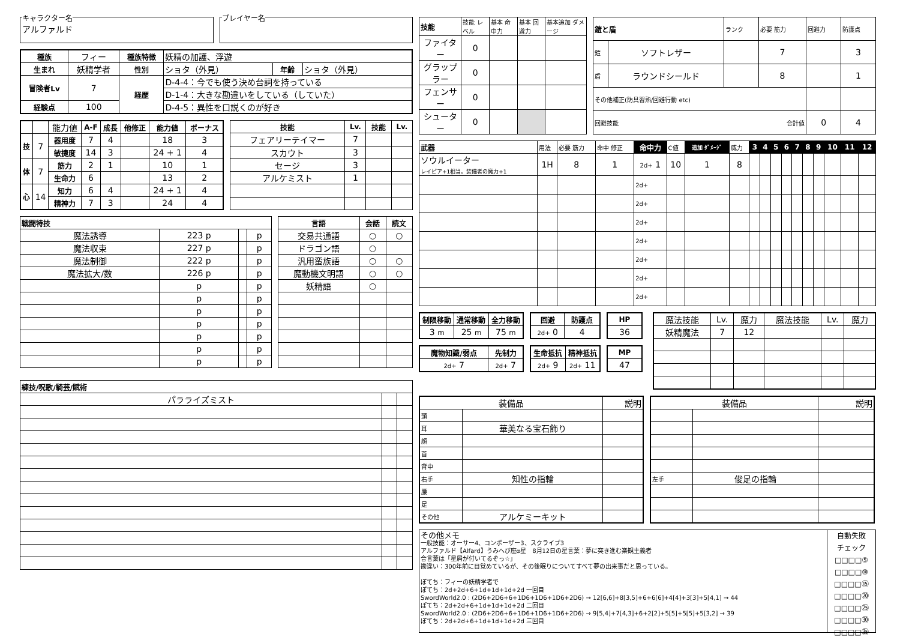キャラクター名
アルファルド
プレイヤー名
| 種族 | フィー | 種族特徴 | 妖精の加護、浮遊 | | |
| 生まれ | 妖精学者 | 性別 | ショタ（外見） | 年齢 | ショタ（外見） |
| 冒険者Lv | 7 | 経歴 | D-4-4：今でも使う決め台詞を持っている | | |
| | | | D-1-4：大きな勘違いをしている（していた） | | |
| 経験点 | 100 | | D-4-5：異性を口説くのが好き | | |
| | | 能力値 | A-F | 成長 | 他修正 | 能力値 | ボーナス |
| 技 | 7 | 器用度 | 7 | 4 | | 18 | 3 |
| | | 敏捷度 | 14 | 3 | | 24 + 1 | 4 |
| 体 | 7 | 筋力 | 2 | 1 | | 10 | 1 |
| | | 生命力 | 6 | | | 13 | 2 |
| 心 | 14 | 知力 | 6 | 4 | | 24 + 1 | 4 |
| | | 精神力 | 7 | 3 | | 24 | 4 |
| 技能 | Lv. | 技能 | Lv. |
| --- | --- | --- | --- |
| フェアリーテイマー | 7 | | |
| スカウト | 3 | | |
| セージ | 3 | | |
| アルケミスト | 1 | | |
| 戦闘特技 | | | |
| --- | --- | --- | --- |
| 魔法誘導 | 223 p | | p |
| 魔法収束 | 227 p | | p |
| 魔法制御 | 222 p | | p |
| 魔法拡大/数 | 226 p | | p |
| | p | | p |
| | p | | p |
| | p | | p |
| | p | | p |
| | p | | p |
| | p | | p |
| | p | | p |
| 言語 | 会話 | 読文 |
| --- | --- | --- |
| 交易共通語 | ○ | ○ |
| ドラゴン語 | ○ | |
| 汎用蛮族語 | ○ | ○ |
| 魔動機文明語 | ○ | ○ |
| 妖精語 | ○ | |
| 練技/呪歌/騎芸/賦術 | | |
| --- | --- | --- |
| パラライズミスト | | |
| 技能 | 技能 レベル | 基本 命中力 | 基本 回避力 | 基本追加 ダメージ |
| ファイター | 0 | | | |
| グラップラー | 0 | | | |
| フェンサー | 0 | | | |
| シューター | 0 | | | |
| 鎧と盾 | | ランク | 必要 筋力 | 回避力 | 防護点 |
| 鎧 | ソフトレザー | | 7 | | 3 |
| 盾 | ラウンドシールド | | 8 | | 1 |
| その他補正(防具習熟/回避行動 etc) | | | | | |
| 回避技能 合計値 | | | | 0 | 4 |
| 武器 | 用法 | 必要 筋力 | 命中 修正 | 命中力 | C値 | 追加 ﾀﾞﾒｰｼﾞ | 威力 | 3 | 4 | 5 | 6 | 7 | 8 | 9 | 10 | 11 | 12 |
| ソウルイーター レイピア+1相当。装備者の魔力+1 | 1H | 8 | 1 | 2d+ 1 | 10 | 1 | 8 | | | | | | | | | | |
| | | | | 2d+ | | | | | | | | | | | | | |
| | | | | 2d+ | | | | | | | | | | | | | |
| | | | | 2d+ | | | | | | | | | | | | | |
| | | | | 2d+ | | | | | | | | | | | | | |
| | | | | 2d+ | | | | | | | | | | | | | |
| | | | | 2d+ | | | | | | | | | | | | | |
| | | | | 2d+ | | | | | | | | | | | | | |
| 制限移動 | 通常移動 | 全力移動 |
| --- | --- | --- |
| 3 m | 25 m | 75 m |
| 回避 | 防護点 |
| --- | --- |
| 2d+ 0 | 4 |
| HP |
| --- |
| 36 |
| 魔物知識/弱点 | 先制力 |
| --- | --- |
| 2d+ 7 | 2d+ 7 |
| 生命抵抗 | 精神抵抗 |
| --- | --- |
| 2d+ 9 | 2d+ 11 |
| MP |
| --- |
| 47 |
| 魔法技能 | Lv. | 魔力 | 魔法技能 | Lv. | 魔力 |
| 妖精魔法 | 7 | 12 | | | |
| 装備品 | | 説明 |
| 頭 | | |
| 耳 | 華美なる宝石飾り | |
| 顔 | | |
| 首 | | |
| 背中 | | |
| 右手 | 知性の指輪 | |
| 腰 | | |
| 足 | | |
| その他 | アルケミーキット | |
| 装備品 | | 説明 |
| 左手 | 俊足の指輪 | |
その他メモ
一般技能：オーサー4、コンポーザー3、スクライブ3
アルファルド【Alfard】うみへび座α星　8月12日の星言葉：夢に突き進む楽観主義者
合言葉は「星屑が付いてるぞっ☆」
勘違い：300年前に目覚めているが、その後眠りについてすべて夢の出来事だと思っている。
ぽてち：フィーの妖精学者で
ぽてち：2d+2d+6+1d+1d+1d+2d 一回目
SwordWorld2.0 : (2D6+2D6+6+1D6+1D6+1D6+2D6) → 12[6,6]+8[3,5]+6+6[6]+4[4]+3[3]+5[4,1] → 44
ぽてち：2d+2d+6+1d+1d+1d+2d 二回目
SwordWorld2.0 : (2D6+2D6+6+1D6+1D6+1D6+2D6) → 9[5,4]+7[4,3]+6+2[2]+5[5]+5[5]+5[3,2] → 39
ぽてち：2d+2d+6+1d+1d+1d+2d 三回目
自動失敗
チェック
□□□□⑤
□□□□⑩
□□□□⑮
□□□□⑳
□□□□㉕
□□□□㉚
□□□□㉟